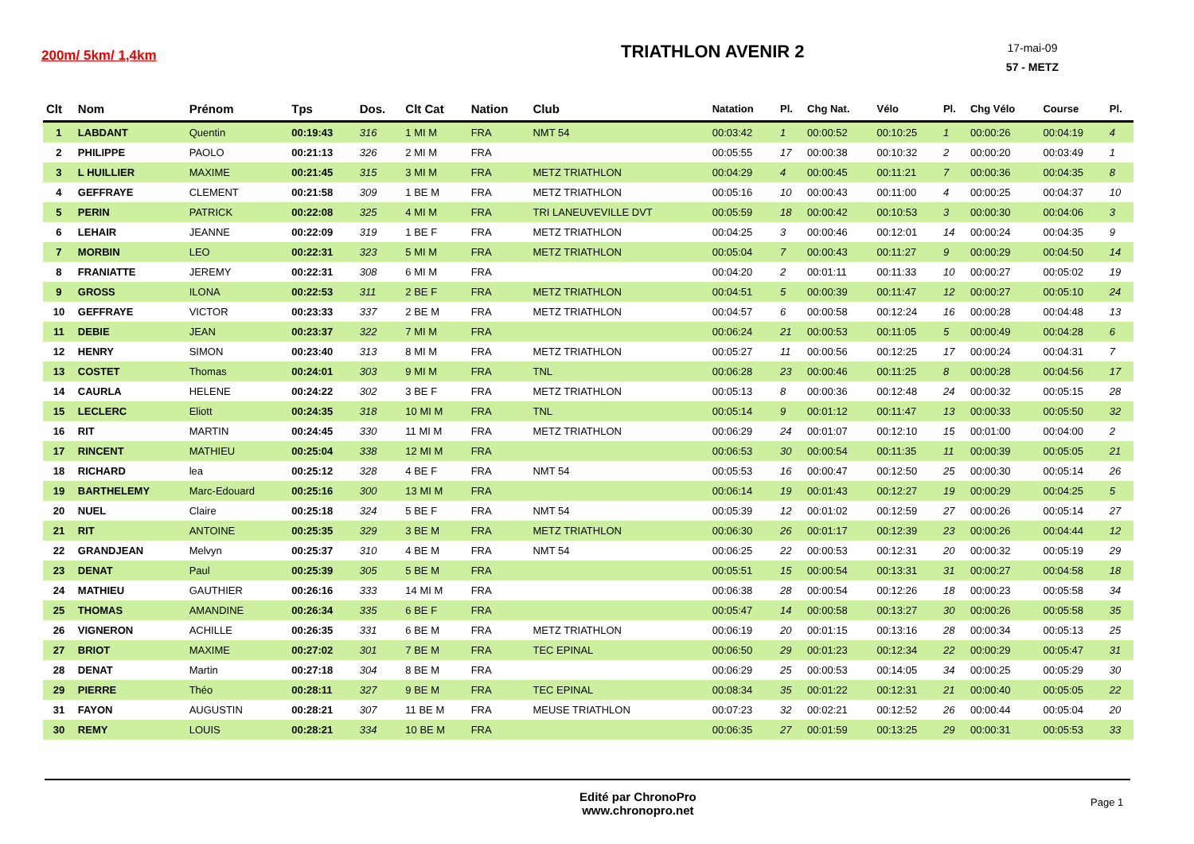200m/ 5km/ 1,4km
TRIATHLON AVENIR 2
17-mai-09
57 - METZ
| Clt | Nom | Prénom | Tps | Dos. | Clt Cat | Nation | Club | Natation | Pl. | Chg Nat. | Vélo | Pl. | Chg Vélo | Course | Pl. |
| --- | --- | --- | --- | --- | --- | --- | --- | --- | --- | --- | --- | --- | --- | --- | --- |
| 1 | LABDANT | Quentin | 00:19:43 | 316 | 1 MI M | FRA | NMT 54 | 00:03:42 | 1 | 00:00:52 | 00:10:25 | 1 | 00:00:26 | 00:04:19 | 4 |
| 2 | PHILIPPE | PAOLO | 00:21:13 | 326 | 2 MI M | FRA | | 00:05:55 | 17 | 00:00:38 | 00:10:32 | 2 | 00:00:20 | 00:03:49 | 1 |
| 3 | L HUILLIER | MAXIME | 00:21:45 | 315 | 3 MI M | FRA | METZ TRIATHLON | 00:04:29 | 4 | 00:00:45 | 00:11:21 | 7 | 00:00:36 | 00:04:35 | 8 |
| 4 | GEFFRAYE | CLEMENT | 00:21:58 | 309 | 1 BE M | FRA | METZ TRIATHLON | 00:05:16 | 10 | 00:00:43 | 00:11:00 | 4 | 00:00:25 | 00:04:37 | 10 |
| 5 | PERIN | PATRICK | 00:22:08 | 325 | 4 MI M | FRA | TRI LANEUVEVILLE DVT | 00:05:59 | 18 | 00:00:42 | 00:10:53 | 3 | 00:00:30 | 00:04:06 | 3 |
| 6 | LEHAIR | JEANNE | 00:22:09 | 319 | 1 BE F | FRA | METZ TRIATHLON | 00:04:25 | 3 | 00:00:46 | 00:12:01 | 14 | 00:00:24 | 00:04:35 | 9 |
| 7 | MORBIN | LEO | 00:22:31 | 323 | 5 MI M | FRA | METZ TRIATHLON | 00:05:04 | 7 | 00:00:43 | 00:11:27 | 9 | 00:00:29 | 00:04:50 | 14 |
| 8 | FRANIATTE | JEREMY | 00:22:31 | 308 | 6 MI M | FRA | | 00:04:20 | 2 | 00:01:11 | 00:11:33 | 10 | 00:00:27 | 00:05:02 | 19 |
| 9 | GROSS | ILONA | 00:22:53 | 311 | 2 BE F | FRA | METZ TRIATHLON | 00:04:51 | 5 | 00:00:39 | 00:11:47 | 12 | 00:00:27 | 00:05:10 | 24 |
| 10 | GEFFRAYE | VICTOR | 00:23:33 | 337 | 2 BE M | FRA | METZ TRIATHLON | 00:04:57 | 6 | 00:00:58 | 00:12:24 | 16 | 00:00:28 | 00:04:48 | 13 |
| 11 | DEBIE | JEAN | 00:23:37 | 322 | 7 MI M | FRA | | 00:06:24 | 21 | 00:00:53 | 00:11:05 | 5 | 00:00:49 | 00:04:28 | 6 |
| 12 | HENRY | SIMON | 00:23:40 | 313 | 8 MI M | FRA | METZ TRIATHLON | 00:05:27 | 11 | 00:00:56 | 00:12:25 | 17 | 00:00:24 | 00:04:31 | 7 |
| 13 | COSTET | Thomas | 00:24:01 | 303 | 9 MI M | FRA | TNL | 00:06:28 | 23 | 00:00:46 | 00:11:25 | 8 | 00:00:28 | 00:04:56 | 17 |
| 14 | CAURLA | HELENE | 00:24:22 | 302 | 3 BE F | FRA | METZ TRIATHLON | 00:05:13 | 8 | 00:00:36 | 00:12:48 | 24 | 00:00:32 | 00:05:15 | 28 |
| 15 | LECLERC | Eliott | 00:24:35 | 318 | 10 MI M | FRA | TNL | 00:05:14 | 9 | 00:01:12 | 00:11:47 | 13 | 00:00:33 | 00:05:50 | 32 |
| 16 | RIT | MARTIN | 00:24:45 | 330 | 11 MI M | FRA | METZ TRIATHLON | 00:06:29 | 24 | 00:01:07 | 00:12:10 | 15 | 00:01:00 | 00:04:00 | 2 |
| 17 | RINCENT | MATHIEU | 00:25:04 | 338 | 12 MI M | FRA | | 00:06:53 | 30 | 00:00:54 | 00:11:35 | 11 | 00:00:39 | 00:05:05 | 21 |
| 18 | RICHARD | lea | 00:25:12 | 328 | 4 BE F | FRA | NMT 54 | 00:05:53 | 16 | 00:00:47 | 00:12:50 | 25 | 00:00:30 | 00:05:14 | 26 |
| 19 | BARTHELEMY | Marc-Edouard | 00:25:16 | 300 | 13 MI M | FRA | | 00:06:14 | 19 | 00:01:43 | 00:12:27 | 19 | 00:00:29 | 00:04:25 | 5 |
| 20 | NUEL | Claire | 00:25:18 | 324 | 5 BE F | FRA | NMT 54 | 00:05:39 | 12 | 00:01:02 | 00:12:59 | 27 | 00:00:26 | 00:05:14 | 27 |
| 21 | RIT | ANTOINE | 00:25:35 | 329 | 3 BE M | FRA | METZ TRIATHLON | 00:06:30 | 26 | 00:01:17 | 00:12:39 | 23 | 00:00:26 | 00:04:44 | 12 |
| 22 | GRANDJEAN | Melvyn | 00:25:37 | 310 | 4 BE M | FRA | NMT 54 | 00:06:25 | 22 | 00:00:53 | 00:12:31 | 20 | 00:00:32 | 00:05:19 | 29 |
| 23 | DENAT | Paul | 00:25:39 | 305 | 5 BE M | FRA | | 00:05:51 | 15 | 00:00:54 | 00:13:31 | 31 | 00:00:27 | 00:04:58 | 18 |
| 24 | MATHIEU | GAUTHIER | 00:26:16 | 333 | 14 MI M | FRA | | 00:06:38 | 28 | 00:00:54 | 00:12:26 | 18 | 00:00:23 | 00:05:58 | 34 |
| 25 | THOMAS | AMANDINE | 00:26:34 | 335 | 6 BE F | FRA | | 00:05:47 | 14 | 00:00:58 | 00:13:27 | 30 | 00:00:26 | 00:05:58 | 35 |
| 26 | VIGNERON | ACHILLE | 00:26:35 | 331 | 6 BE M | FRA | METZ TRIATHLON | 00:06:19 | 20 | 00:01:15 | 00:13:16 | 28 | 00:00:34 | 00:05:13 | 25 |
| 27 | BRIOT | MAXIME | 00:27:02 | 301 | 7 BE M | FRA | TEC EPINAL | 00:06:50 | 29 | 00:01:23 | 00:12:34 | 22 | 00:00:29 | 00:05:47 | 31 |
| 28 | DENAT | Martin | 00:27:18 | 304 | 8 BE M | FRA | | 00:06:29 | 25 | 00:00:53 | 00:14:05 | 34 | 00:00:25 | 00:05:29 | 30 |
| 29 | PIERRE | Théo | 00:28:11 | 327 | 9 BE M | FRA | TEC EPINAL | 00:08:34 | 35 | 00:01:22 | 00:12:31 | 21 | 00:00:40 | 00:05:05 | 22 |
| 31 | FAYON | AUGUSTIN | 00:28:21 | 307 | 11 BE M | FRA | MEUSE TRIATHLON | 00:07:23 | 32 | 00:02:21 | 00:12:52 | 26 | 00:00:44 | 00:05:04 | 20 |
| 30 | REMY | LOUIS | 00:28:21 | 334 | 10 BE M | FRA | | 00:06:35 | 27 | 00:01:59 | 00:13:25 | 29 | 00:00:31 | 00:05:53 | 33 |
Edité par ChronoPro
www.chronopro.net
Page 1